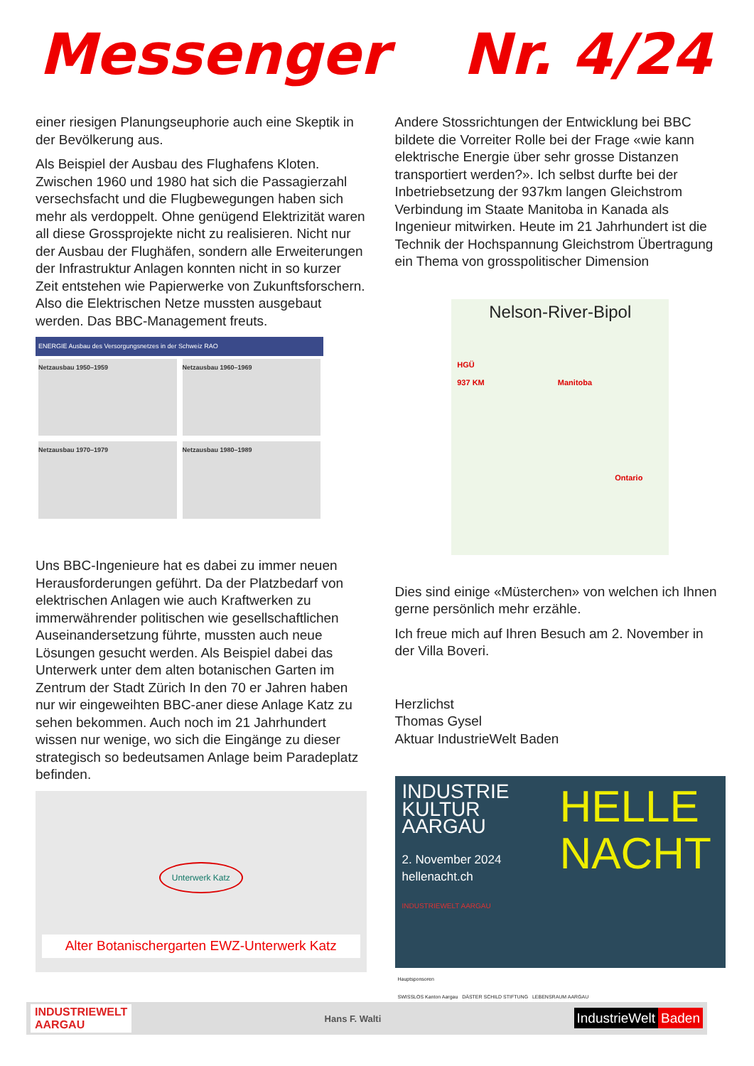Messenger Nr. 4/24
einer riesigen Planungseuphorie auch eine Skeptik in der Bevölkerung aus.
Als Beispiel der Ausbau des Flughafens Kloten. Zwischen 1960 und 1980 hat sich die Passagierzahl versechsfacht und die Flugbewegungen haben sich mehr als verdoppelt. Ohne genügend Elektrizität waren all diese Grossprojekte nicht zu realisieren. Nicht nur der Ausbau der Flughäfen, sondern alle Erweiterungen der Infrastruktur Anlagen konnten nicht in so kurzer Zeit entstehen wie Papierwerke von Zukunftsforschern. Also die Elektrischen Netze mussten ausgebaut werden. Das BBC-Management freuts.
ENERGIE Ausbau des Versorgungsnetzes in der Schweiz RAO
Netzausbau 1950–1959
Netzausbau 1960–1969
Netzausbau 1970–1979
Netzausbau 1980–1989
Uns BBC-Ingenieure hat es dabei zu immer neuen Herausforderungen geführt. Da der Platzbedarf von elektrischen Anlagen wie auch Kraftwerken zu immerwährender politischen wie gesellschaftlichen Auseinandersetzung führte, mussten auch neue Lösungen gesucht werden. Als Beispiel dabei das Unterwerk unter dem alten botanischen Garten im Zentrum der Stadt Zürich In den 70 er Jahren haben nur wir eingeweihten BBC-aner diese Anlage Katz zu sehen bekommen. Auch noch im 21 Jahrhundert wissen nur wenige, wo sich die Eingänge zu dieser strategisch so bedeutsamen Anlage beim Paradeplatz befinden.
Unterwerk Katz
Alter Botanischergarten EWZ-Unterwerk Katz
Andere Stossrichtungen der Entwicklung bei BBC bildete die Vorreiter Rolle bei der Frage «wie kann elektrische Energie über sehr grosse Distanzen transportiert werden?». Ich selbst durfte bei der Inbetriebsetzung der 937km langen Gleichstrom Verbindung im Staate Manitoba in Kanada als Ingenieur mitwirken. Heute im 21 Jahrhundert ist die Technik der Hochspannung Gleichstrom Übertragung ein Thema von grosspolitischer Dimension
Nelson-River-Bipol
HGÜ
937 KM Manitoba
Ontario
Dies sind einige «Müsterchen» von welchen ich Ihnen gerne persönlich mehr erzähle.
Ich freue mich auf Ihren Besuch am 2. November in der Villa Boveri.
Herzlichst
Thomas Gysel
Aktuar IndustrieWelt Baden
HELLE
NACHT
INDUSTRIE
KULTUR
AARGAU
2. November 2024
hellenacht.ch
INDUSTRIEWELT AARGAU
Hauptsponsoren
SWISSLOS Kanton Aargau DÄSTER SCHILD STIFTUNG LEBENSRAUM AARGAU
INDUSTRIEWELT
AARGAU Hans F. Walti IndustrieWelt Baden